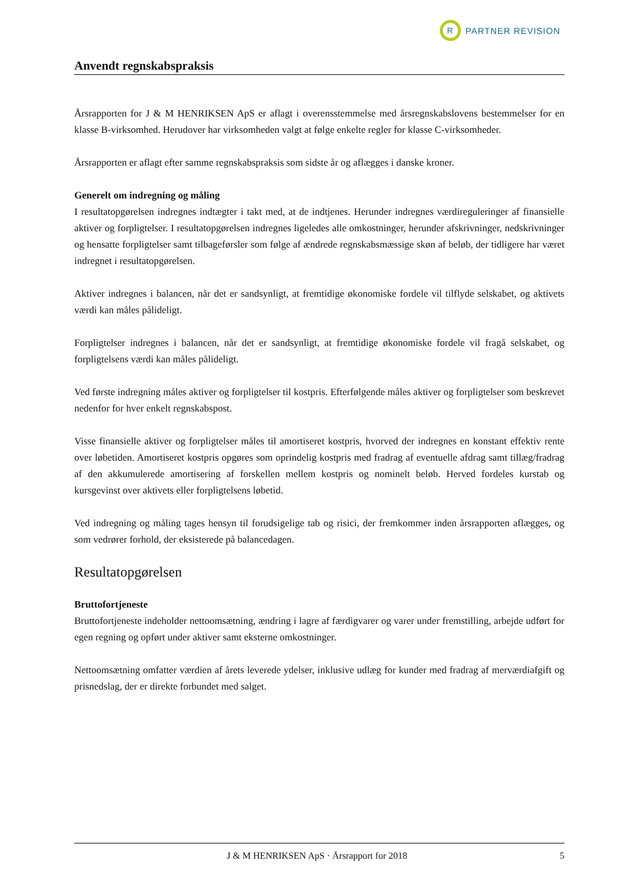R
PARTNER REVISION
Anvendt regnskabspraksis
Årsrapporten for J & M HENRIKSEN ApS er aflagt i overensstemmelse med årsregnskabslovens bestemmelser for en klasse B-virksomhed. Herudover har virksomheden valgt at følge enkelte regler for klasse C-virksomheder.
Årsrapporten er aflagt efter samme regnskabspraksis som sidste år og aflægges i danske kroner.
Generelt om indregning og måling
I resultatopgørelsen indregnes indtægter i takt med, at de indtjenes. Herunder indregnes værdireguleringer af finansielle aktiver og forpligtelser. I resultatopgørelsen indregnes ligeledes alle omkostninger, herunder afskrivninger, nedskrivninger og hensatte forpligtelser samt tilbageførsler som følge af ændrede regnskabsmæssige skøn af beløb, der tidligere har været indregnet i resultatopgørelsen.
Aktiver indregnes i balancen, når det er sandsynligt, at fremtidige økonomiske fordele vil tilflyde selskabet, og aktivets værdi kan måles pålideligt.
Forpligtelser indregnes i balancen, når det er sandsynligt, at fremtidige økonomiske fordele vil fragå selskabet, og forpligtelsens værdi kan måles pålideligt.
Ved første indregning måles aktiver og forpligtelser til kostpris. Efterfølgende måles aktiver og forpligtelser som beskrevet nedenfor for hver enkelt regnskabspost.
Visse finansielle aktiver og forpligtelser måles til amortiseret kostpris, hvorved der indregnes en konstant effektiv rente over løbetiden. Amortiseret kostpris opgøres som oprindelig kostpris med fradrag af eventuelle afdrag samt tillæg/fradrag af den akkumulerede amortisering af forskellen mellem kostpris og nominelt beløb. Herved fordeles kurstab og kursgevinst over aktivets eller forpligtelsens løbetid.
Ved indregning og måling tages hensyn til forudsigelige tab og risici, der fremkommer inden årsrapporten aflægges, og som vedrører forhold, der eksisterede på balancedagen.
Resultatopgørelsen
Bruttofortjeneste
Bruttofortjeneste indeholder nettoomsætning, ændring i lagre af færdigvarer og varer under fremstilling, arbejde udført for egen regning og opført under aktiver samt eksterne omkostninger.
Nettoomsætning omfatter værdien af årets leverede ydelser, inklusive udlæg for kunder med fradrag af merværdiafgift og prisnedslag, der er direkte forbundet med salget.
J & M HENRIKSEN ApS · Årsrapport for 2018 5